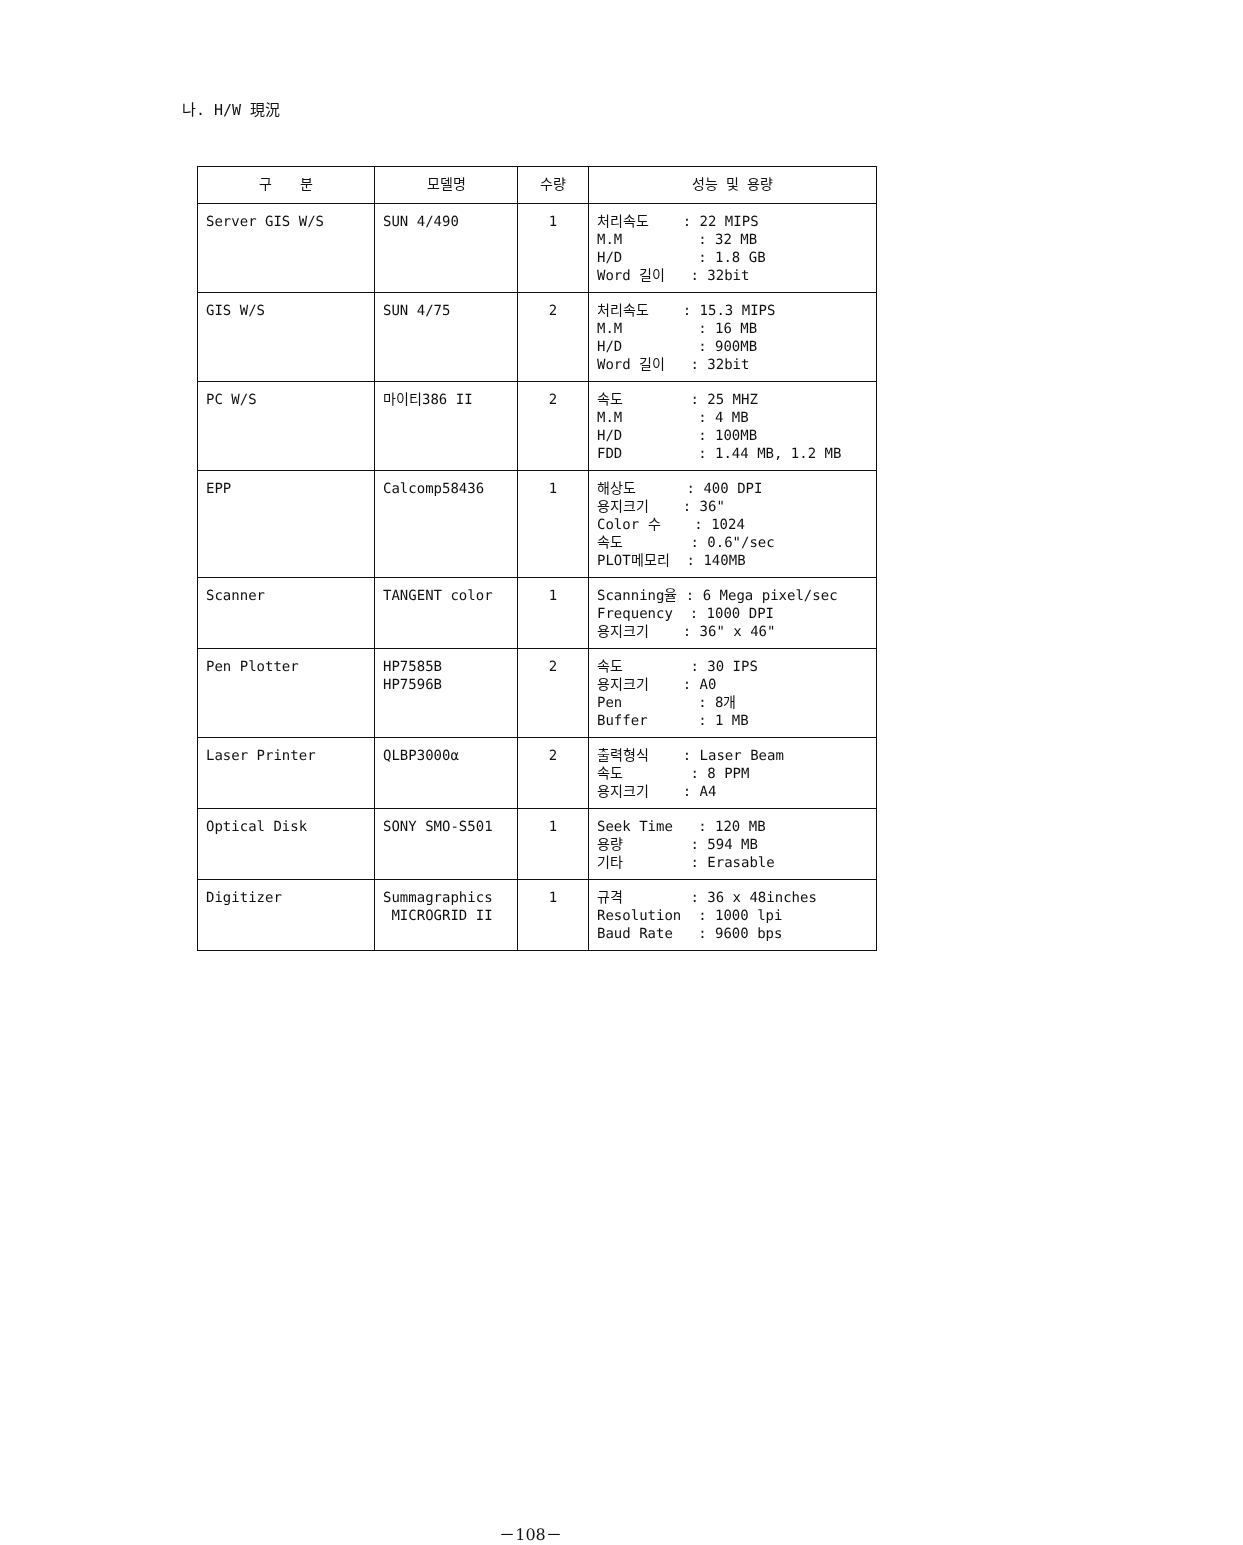나. H/W 現況
| 구 분 | 모델명 | 수량 | 성능 및 용량 |
| --- | --- | --- | --- |
| Server GIS W/S | SUN 4/490 | 1 | 처리속도 : 22 MIPS M.M : 32 MB H/D : 1.8 GB Word 길이 : 32bit |
| GIS W/S | SUN 4/75 | 2 | 처리속도 : 15.3 MIPS M.M : 16 MB H/D : 900MB Word 길이 : 32bit |
| PC W/S | 마이티386 II | 2 | 속도 : 25 MHZ M.M : 4 MB H/D : 100MB FDD : 1.44 MB, 1.2 MB |
| EPP | Calcomp58436 | 1 | 해상도 : 400 DPI 용지크기 : 36" Color 수 : 1024 속도 : 0.6"/sec PLOT메모리 : 140MB |
| Scanner | TANGENT color | 1 | Scanning율 : 6 Mega pixel/sec Frequency : 1000 DPI 용지크기 : 36" x 46" |
| Pen Plotter | HP7585B HP7596B | 2 | 속도 : 30 IPS 용지크기 : A0 Pen : 8개 Buffer : 1 MB |
| Laser Printer | QLBP3000α | 2 | 출력형식 : Laser Beam 속도 : 8 PPM 용지크기 : A4 |
| Optical Disk | SONY SMO-S501 | 1 | Seek Time : 120 MB 용량 : 594 MB 기타 : Erasable |
| Digitizer | Summagraphics MICROGRID II | 1 | 규격 : 36 x 48inches Resolution : 1000 lpi Baud Rate : 9600 bps |
－108－